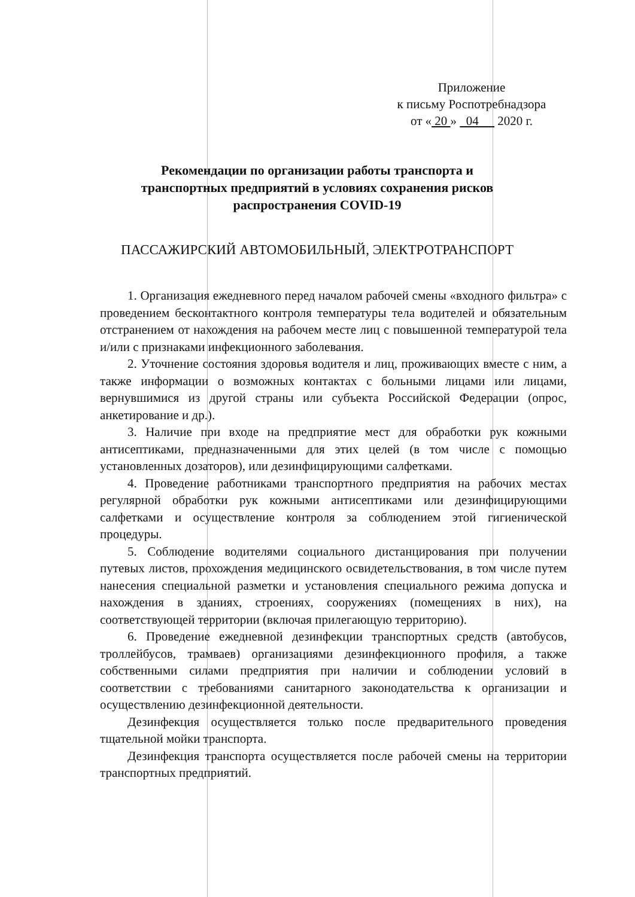Приложение
к письму Роспотребнадзора
от « 20 » 04 2020 г.
Рекомендации по организации работы транспорта и
транспортных предприятий в условиях сохранения рисков
распространения COVID-19
ПАССАЖИРСКИЙ АВТОМОБИЛЬНЫЙ, ЭЛЕКТРОТРАНСПОРТ
1. Организация ежедневного перед началом рабочей смены «входного фильтра» с проведением бесконтактного контроля температуры тела водителей и обязательным отстранением от нахождения на рабочем месте лиц с повышенной температурой тела и/или с признаками инфекционного заболевания.
2. Уточнение состояния здоровья водителя и лиц, проживающих вместе с ним, а также информации о возможных контактах с больными лицами или лицами, вернувшимися из другой страны или субъекта Российской Федерации (опрос, анкетирование и др.).
3. Наличие при входе на предприятие мест для обработки рук кожными антисептиками, предназначенными для этих целей (в том числе с помощью установленных дозаторов), или дезинфицирующими салфетками.
4. Проведение работниками транспортного предприятия на рабочих местах регулярной обработки рук кожными антисептиками или дезинфицирующими салфетками и осуществление контроля за соблюдением этой гигиенической процедуры.
5. Соблюдение водителями социального дистанцирования при получении путевых листов, прохождения медицинского освидетельствования, в том числе путем нанесения специальной разметки и установления специального режима допуска и нахождения в зданиях, строениях, сооружениях (помещениях в них), на соответствующей территории (включая прилегающую территорию).
6. Проведение ежедневной дезинфекции транспортных средств (автобусов, троллейбусов, трамваев) организациями дезинфекционного профиля, а также собственными силами предприятия при наличии и соблюдении условий в соответствии с требованиями санитарного законодательства к организации и осуществлению дезинфекционной деятельности.
Дезинфекция осуществляется только после предварительного проведения тщательной мойки транспорта.
Дезинфекция транспорта осуществляется после рабочей смены на территории транспортных предприятий.